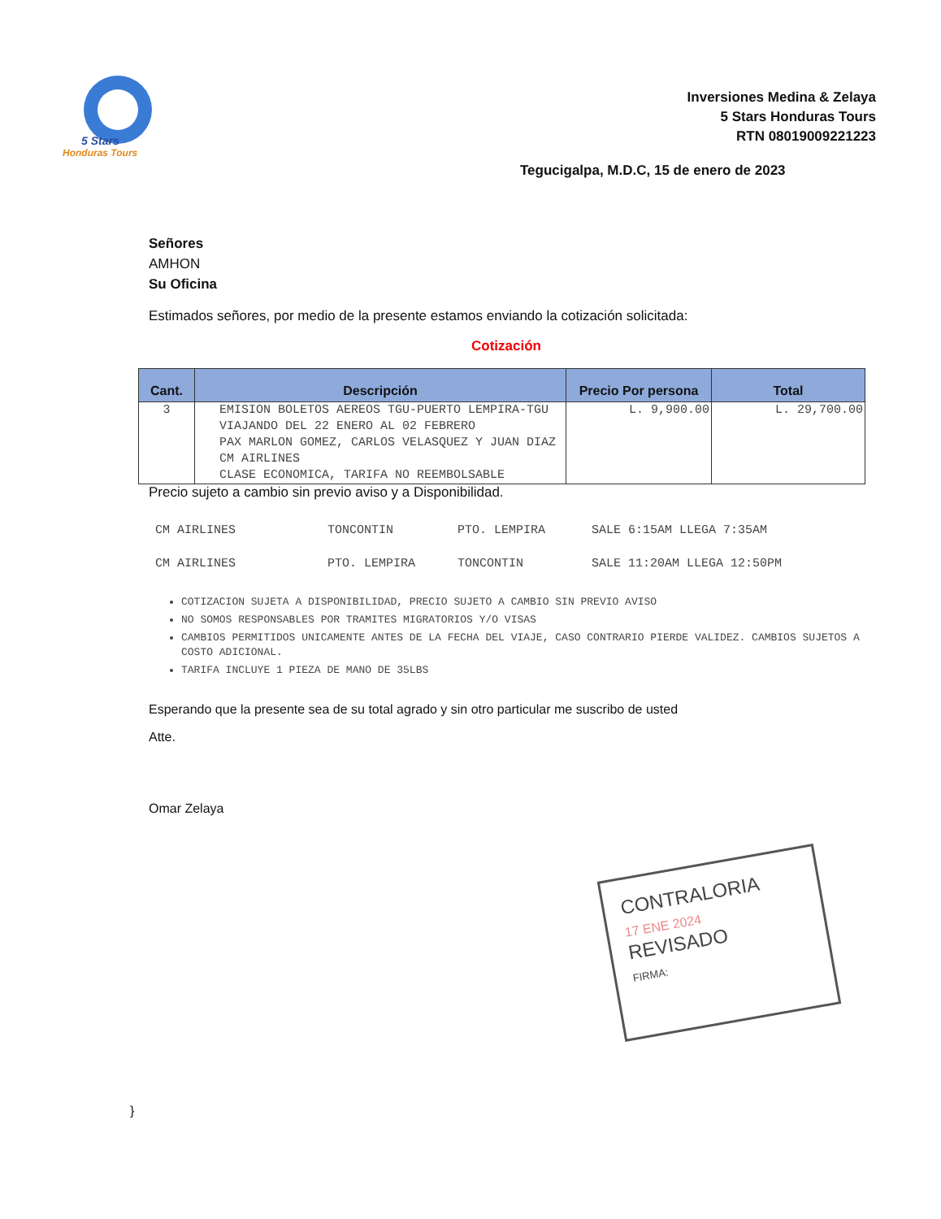5 Stars
Honduras Tours
Inversiones Medina & Zelaya
5 Stars Honduras Tours
RTN 08019009221223
Tegucigalpa, M.D.C, 15 de enero de 2023
Señores
AMHON
Su Oficina
Estimados señores, por medio de la presente estamos enviando la cotización solicitada:
Cotización
| Cant. | Descripción | Precio Por persona | Total |
| --- | --- | --- | --- |
| 3 | EMISION BOLETOS AEREOS TGU-PUERTO LEMPIRA-TGU VIAJANDO DEL 22 ENERO AL 02 FEBRERO PAX MARLON GOMEZ, CARLOS VELASQUEZ Y JUAN DIAZ CM AIRLINES CLASE ECONOMICA, TARIFA NO REEMBOLSABLE | L. 9,900.00 | L. 29,700.00 |
Precio sujeto a cambio sin previo aviso y a Disponibilidad.
CM AIRLINES TONCONTIN PTO. LEMPIRA SALE 6:15AM LLEGA 7:35AM
CM AIRLINES PTO. LEMPIRA TONCONTIN SALE 11:20AM LLEGA 12:50PM
COTIZACION SUJETA A DISPONIBILIDAD, PRECIO SUJETO A CAMBIO SIN PREVIO AVISO
NO SOMOS RESPONSABLES POR TRAMITES MIGRATORIOS Y/O VISAS
CAMBIOS PERMITIDOS UNICAMENTE ANTES DE LA FECHA DEL VIAJE, CASO CONTRARIO PIERDE VALIDEZ. CAMBIOS SUJETOS A COSTO ADICIONAL.
TARIFA INCLUYE 1 PIEZA DE MANO DE 35LBS
Esperando que la presente sea de su total agrado y sin otro particular me suscribo de usted
Atte.
Omar Zelaya
CONTRALORIA
17 ENE 2024
REVISADO
FIRMA:
}